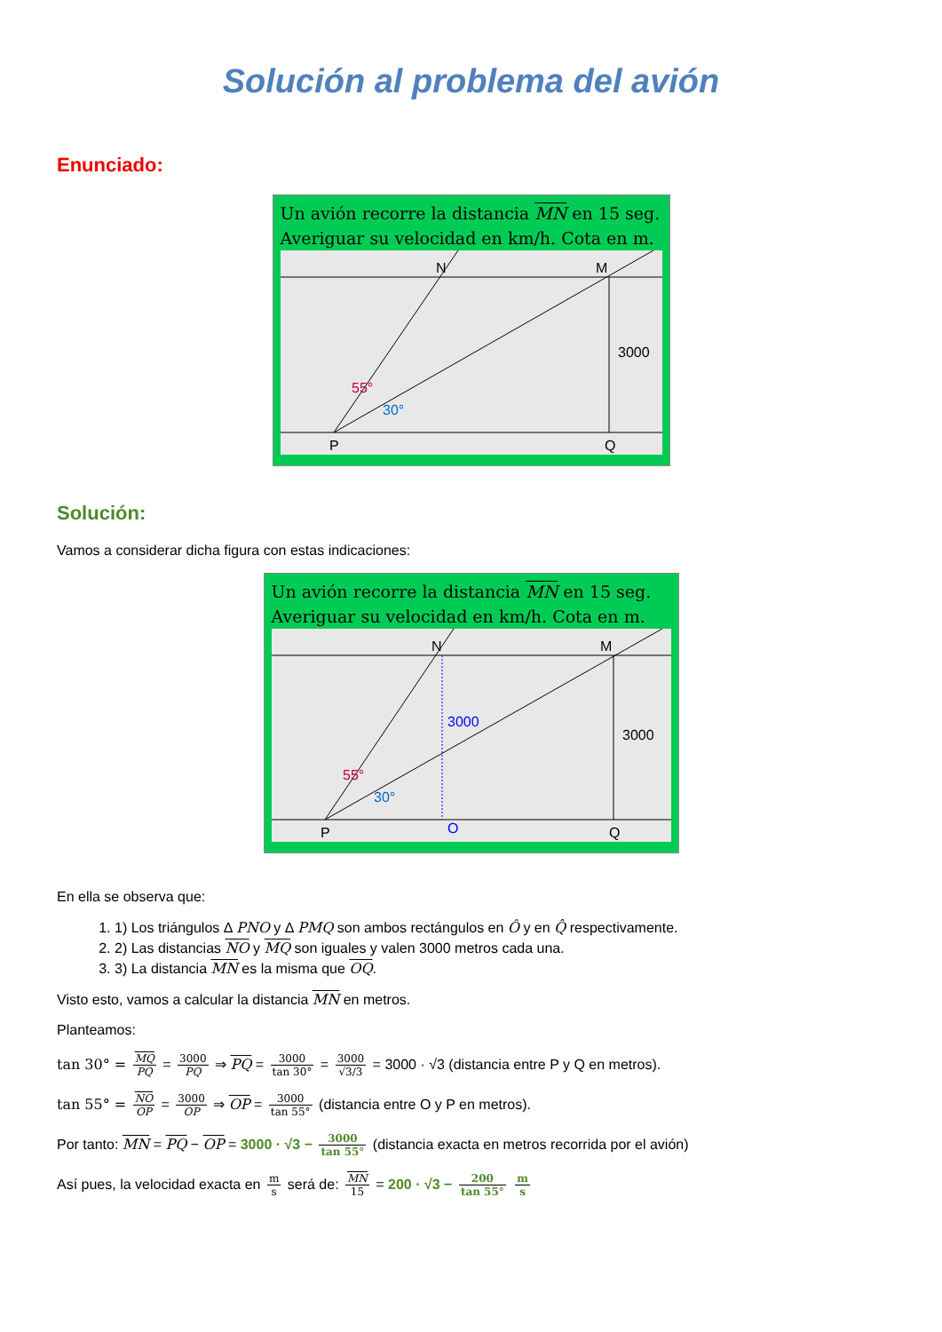Solución al problema del avión
Enunciado:
Un avión recorre la distancia MN en 15 seg.
Averiguar su velocidad en km/h. Cota en m.
N
M
3000
55°
30°
P
Q
Solución:
Vamos a considerar dicha figura con estas indicaciones:
Un avión recorre la distancia MN en 15 seg.
Averiguar su velocidad en km/h. Cota en m.
N
M
3000
3000
55°
30°
P
O
Q
En ella se observa que:
1. 1) Los triángulos Δ PNO y Δ PMQ son ambos rectángulos en Ô y en Q̂ respectivamente.
2. 2) Las distancias NO y MQ son iguales y valen 3000 metros cada una.
3. 3) La distancia MN es la misma que OQ.
Visto esto, vamos a calcular la distancia MN en metros.
Planteamos:
tan 30° = MQ PQ = 3000 PQ ⇒ PQ = 3000 tan 30° = 3000 √3/3 = 3000 · √3 (distancia entre P y Q en metros).
tan 55° = NO OP = 3000 OP ⇒ OP = 3000 tan 55° (distancia entre O y P en metros).
Por tanto: MN = PQ − OP = 3000 · √3 − 3000 tan 55° (distancia exacta en metros recorrida por el avión)
Así pues, la velocidad exacta en m s será de: MN 15 = 200 · √3 − 200 tan 55° m s